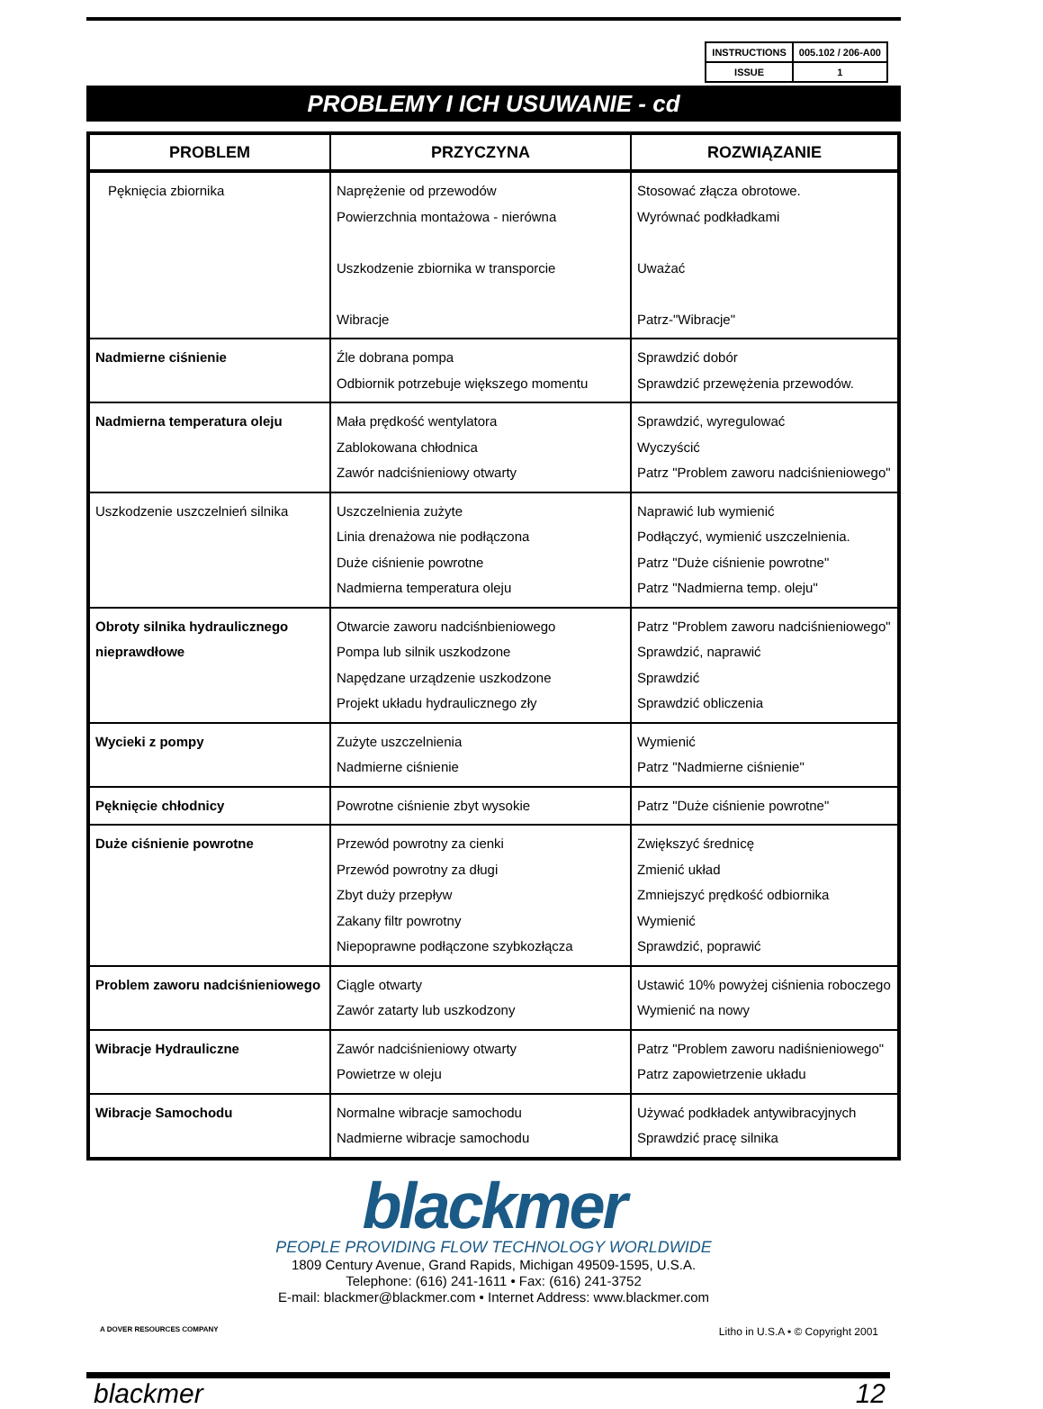| INSTRUCTIONS | 005.102 / 206-A00 |
| ISSUE | 1 |
PROBLEMY I ICH USUWANIE - cd
| PROBLEM | PRZYCZYNA | ROZWIĄZANIE |
| --- | --- | --- |
| Pęknięcia zbiornika | Naprężenie od przewodów Powierzchnia montażowa - nierówna Uszkodzenie zbiornika w transporcie Wibracje | Stosować złącza obrotowe. Wyrównać podkładkami Uważać Patrz-"Wibracje" |
| Nadmierne ciśnienie | Źle dobrana pompa Odbiornik potrzebuje większego momentu | Sprawdzić dobór Sprawdzić przewężenia przewodów. |
| Nadmierna temperatura oleju | Mała prędkość wentylatora Zablokowana chłodnica Zawór nadciśnieniowy otwarty | Sprawdzić, wyregulować Wyczyścić Patrz "Problem zaworu nadciśnieniowego" |
| Uszkodzenie uszczelnień silnika | Uszczelnienia zużyte Linia drenażowa nie podłączona Duże ciśnienie powrotne Nadmierna temperatura oleju | Naprawić lub wymienić Podłączyć, wymienić uszczelnienia. Patrz "Duże ciśnienie powrotne" Patrz "Nadmierna temp. oleju" |
| Obroty silnika hydraulicznego nieprawdłowe | Otwarcie zaworu nadciśnbieniowego Pompa lub silnik uszkodzone Napędzane urządzenie uszkodzone Projekt układu hydraulicznego zły | Patrz "Problem zaworu nadciśnieniowego" Sprawdzić, naprawić Sprawdzić Sprawdzić obliczenia |
| Wycieki z pompy | Zużyte uszczelnienia Nadmierne ciśnienie | Wymienić Patrz "Nadmierne ciśnienie" |
| Pęknięcie chłodnicy | Powrotne ciśnienie zbyt wysokie | Patrz "Duże ciśnienie powrotne" |
| Duże ciśnienie powrotne | Przewód powrotny za cienki Przewód powrotny za długi Zbyt duży przepływ Zakany filtr powrotny Niepoprawne podłączone szybkozłącza | Zwiększyć średnicę Zmienić układ Zmniejszyć prędkość odbiornika Wymienić Sprawdzić, poprawić |
| Problem zaworu nadciśnieniowego | Ciągle otwarty Zawór zatarty lub uszkodzony | Ustawić 10% powyżej ciśnienia roboczego Wymienić na nowy |
| Wibracje Hydrauliczne | Zawór nadciśnieniowy otwarty Powietrze w oleju | Patrz "Problem zaworu nadiśnieniowego" Patrz zapowietrzenie układu |
| Wibracje Samochodu | Normalne wibracje samochodu Nadmierne wibracje samochodu | Używać podkładek antywibracyjnych Sprawdzić pracę silnika |
blackmer
PEOPLE PROVIDING FLOW TECHNOLOGY WORLDWIDE
1809 Century Avenue, Grand Rapids, Michigan 49509-1595, U.S.A.
Telephone: (616) 241-1611 • Fax: (616) 241-3752
E-mail: blackmer@blackmer.com • Internet Address: www.blackmer.com
A DOVER RESOURCES COMPANY Litho in U.S.A • © Copyright 2001
blackmer 12